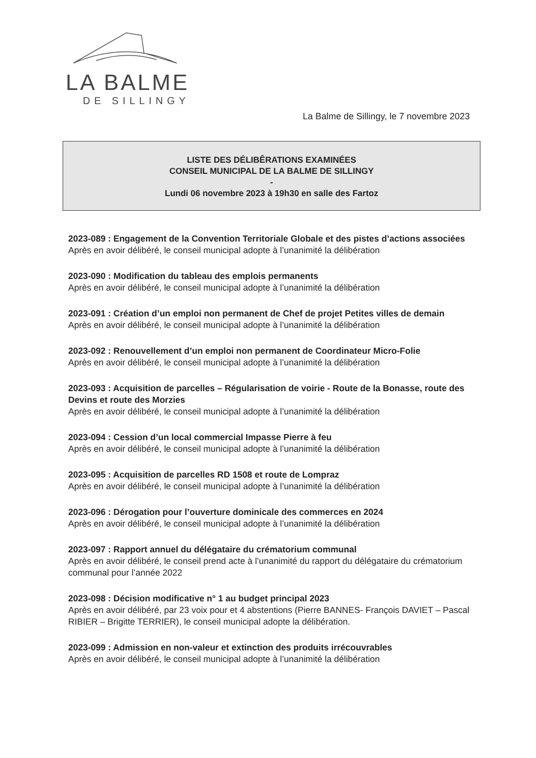LA BALME
DE SILLINGY
La Balme de Sillingy, le 7 novembre 2023
LISTE DES DÉLIBÊRATIONS EXAMINÉES
CONSEIL MUNICIPAL DE LA BALME DE SILLINGY
-
Lundi 06 novembre 2023 à 19h30 en salle des Fartoz
2023-089 : Engagement de la Convention Territoriale Globale et des pistes d’actions associées
Après en avoir délibéré, le conseil municipal adopte à l’unanimité la délibération
2023-090 : Modification du tableau des emplois permanents
Après en avoir délibéré, le conseil municipal adopte à l’unanimité la délibération
2023-091 : Création d’un emploi non permanent de Chef de projet Petites villes de demain
Après en avoir délibéré, le conseil municipal adopte à l’unanimité la délibération
2023-092 : Renouvellement d’un emploi non permanent de Coordinateur Micro-Folie
Après en avoir délibéré, le conseil municipal adopte à l’unanimité la délibération
2023-093 : Acquisition de parcelles – Régularisation de voirie - Route de la Bonasse, route des Devins et route des Morzies
Après en avoir délibéré, le conseil municipal adopte à l’unanimité la délibération
2023-094 : Cession d’un local commercial Impasse Pierre à feu
Après en avoir délibéré, le conseil municipal adopte à l’unanimité la délibération
2023-095 : Acquisition de parcelles RD 1508 et route de Lompraz
Après en avoir délibéré, le conseil municipal adopte à l’unanimité la délibération
2023-096 : Dérogation pour l’ouverture dominicale des commerces en 2024
Après en avoir délibéré, le conseil municipal adopte à l’unanimité la délibération
2023-097 : Rapport annuel du délégataire du crématorium communal
Après en avoir délibéré, le conseil prend acte à l’unanimité du rapport du délégataire du crématorium communal pour l’année 2022
2023-098 : Décision modificative n° 1 au budget principal 2023
Après en avoir délibéré, par 23 voix pour et 4 abstentions (Pierre BANNES- François DAVIET – Pascal RIBIER – Brigitte TERRIER), le conseil municipal adopte la délibération.
2023-099 : Admission en non-valeur et extinction des produits irrécouvrables
Après en avoir délibéré, le conseil municipal adopte à l’unanimité la délibération